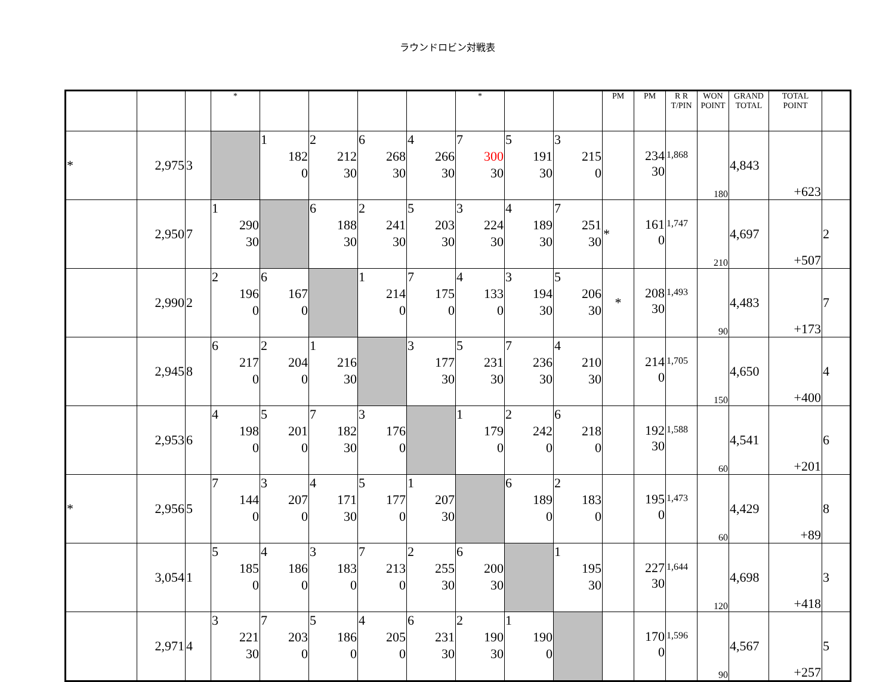ラウンドロビン対戦表
| | | | * | | | | | * | | | PM | PM | R R T/PIN | WON POINT | GRAND TOTAL | TOTAL POINT | |
| --- | --- | --- | --- | --- | --- | --- | --- | --- | --- | --- | --- | --- | --- | --- | --- | --- | --- |
| * | 2,975 | 3 | | 1 182 0 | 2 212 30 | 6 268 30 | 4 266 30 | 7 300 30 | 5 191 30 | 3 215 0 | | 234 30 | 1,868 | 180 | 4,843 | +623 | |
| | 2,950 | 7 | 1 290 30 | | 6 188 30 | 2 241 30 | 5 203 30 | 3 224 30 | 4 189 30 | 7 251 30 | * | 161 0 | 1,747 | 210 | 4,697 | +507 | 2 |
| | 2,990 | 2 | 2 196 0 | 6 167 0 | | 1 214 0 | 7 175 0 | 4 133 0 | 3 194 30 | 5 206 30 | * | 208 30 | 1,493 | 90 | 4,483 | +173 | 7 |
| | 2,945 | 8 | 6 217 0 | 2 204 0 | 1 216 30 | | 3 177 30 | 5 231 30 | 7 236 30 | 4 210 30 | | 214 0 | 1,705 | 150 | 4,650 | +400 | 4 |
| | 2,953 | 6 | 4 198 0 | 5 201 0 | 7 182 30 | 3 176 0 | | 1 179 0 | 2 242 0 | 6 218 0 | | 192 30 | 1,588 | 60 | 4,541 | +201 | 6 |
| * | 2,956 | 5 | 7 144 0 | 3 207 0 | 4 171 30 | 5 177 0 | 1 207 30 | | 6 189 0 | 2 183 0 | | 195 0 | 1,473 | 60 | 4,429 | +89 | 8 |
| | 3,054 | 1 | 5 185 0 | 4 186 0 | 3 183 0 | 7 213 0 | 2 255 30 | 6 200 30 | | 1 195 30 | | 227 30 | 1,644 | 120 | 4,698 | +418 | 3 |
| | 2,971 | 4 | 3 221 30 | 7 203 0 | 5 186 0 | 4 205 0 | 6 231 30 | 2 190 30 | 1 190 0 | | | 170 0 | 1,596 | 90 | 4,567 | +257 | 5 |